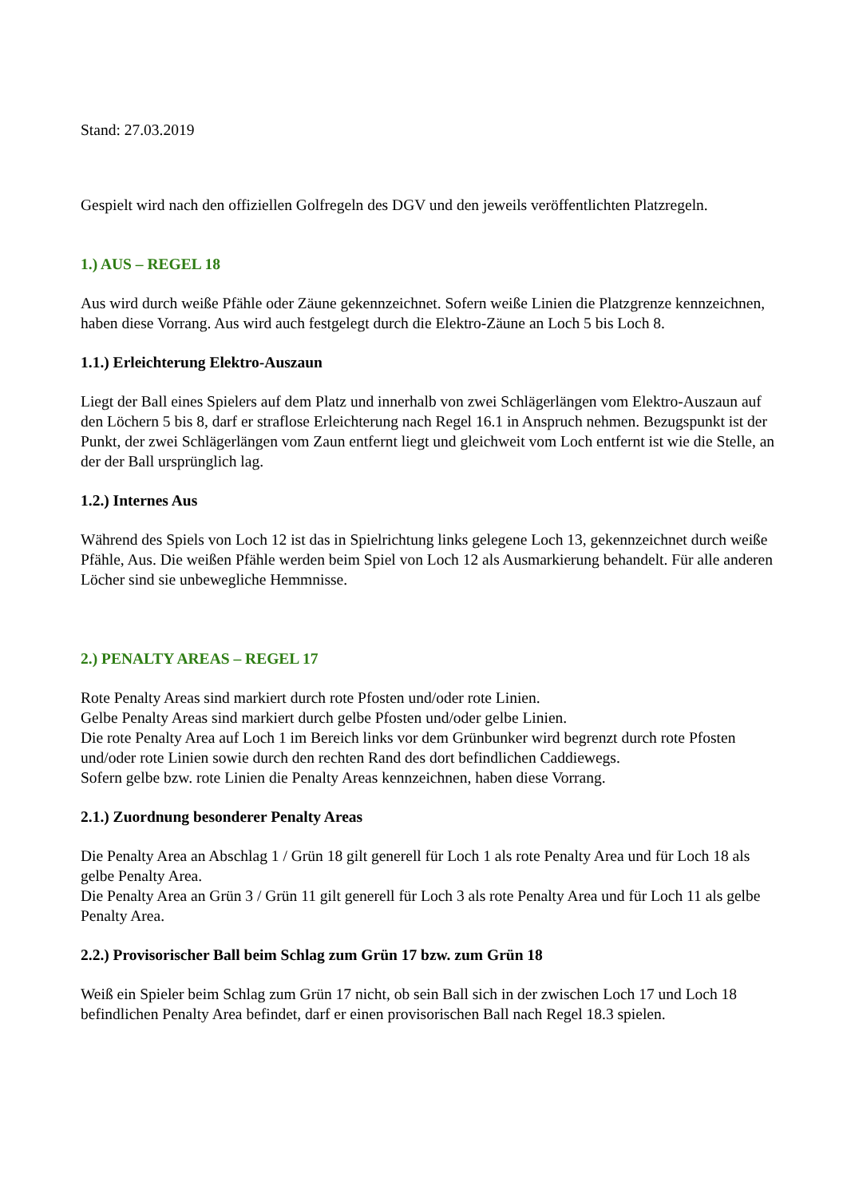Stand: 27.03.2019
Gespielt wird nach den offiziellen Golfregeln des DGV und den jeweils veröffentlichten Platzregeln.
1.) AUS – REGEL 18
Aus wird durch weiße Pfähle oder Zäune gekennzeichnet. Sofern weiße Linien die Platzgrenze kennzeichnen, haben diese Vorrang. Aus wird auch festgelegt durch die Elektro-Zäune an Loch 5 bis Loch 8.
1.1.) Erleichterung Elektro-Auszaun
Liegt der Ball eines Spielers auf dem Platz und innerhalb von zwei Schlägerlängen vom Elektro-Auszaun auf den Löchern 5 bis 8, darf er straflose Erleichterung nach Regel 16.1 in Anspruch nehmen. Bezugspunkt ist der Punkt, der zwei Schlägerlängen vom Zaun entfernt liegt und gleichweit vom Loch entfernt ist wie die Stelle, an der der Ball ursprünglich lag.
1.2.) Internes Aus
Während des Spiels von Loch 12 ist das in Spielrichtung links gelegene Loch 13, gekennzeichnet durch weiße Pfähle, Aus. Die weißen Pfähle werden beim Spiel von Loch 12 als Ausmarkierung behandelt. Für alle anderen Löcher sind sie unbewegliche Hemmnisse.
2.) PENALTY AREAS – REGEL 17
Rote Penalty Areas sind markiert durch rote Pfosten und/oder rote Linien.
Gelbe Penalty Areas sind markiert durch gelbe Pfosten und/oder gelbe Linien.
Die rote Penalty Area auf Loch 1 im Bereich links vor dem Grünbunker wird begrenzt durch rote Pfosten und/oder rote Linien sowie durch den rechten Rand des dort befindlichen Caddiewegs.
Sofern gelbe bzw. rote Linien die Penalty Areas kennzeichnen, haben diese Vorrang.
2.1.) Zuordnung besonderer Penalty Areas
Die Penalty Area an Abschlag 1 / Grün 18 gilt generell für Loch 1 als rote Penalty Area und für Loch 18 als gelbe Penalty Area.
Die Penalty Area an Grün 3 / Grün 11 gilt generell für Loch 3 als rote Penalty Area und für Loch 11 als gelbe Penalty Area.
2.2.) Provisorischer Ball beim Schlag zum Grün 17 bzw. zum Grün 18
Weiß ein Spieler beim Schlag zum Grün 17 nicht, ob sein Ball sich in der zwischen Loch 17 und Loch 18 befindlichen Penalty Area befindet, darf er einen provisorischen Ball nach Regel 18.3 spielen.